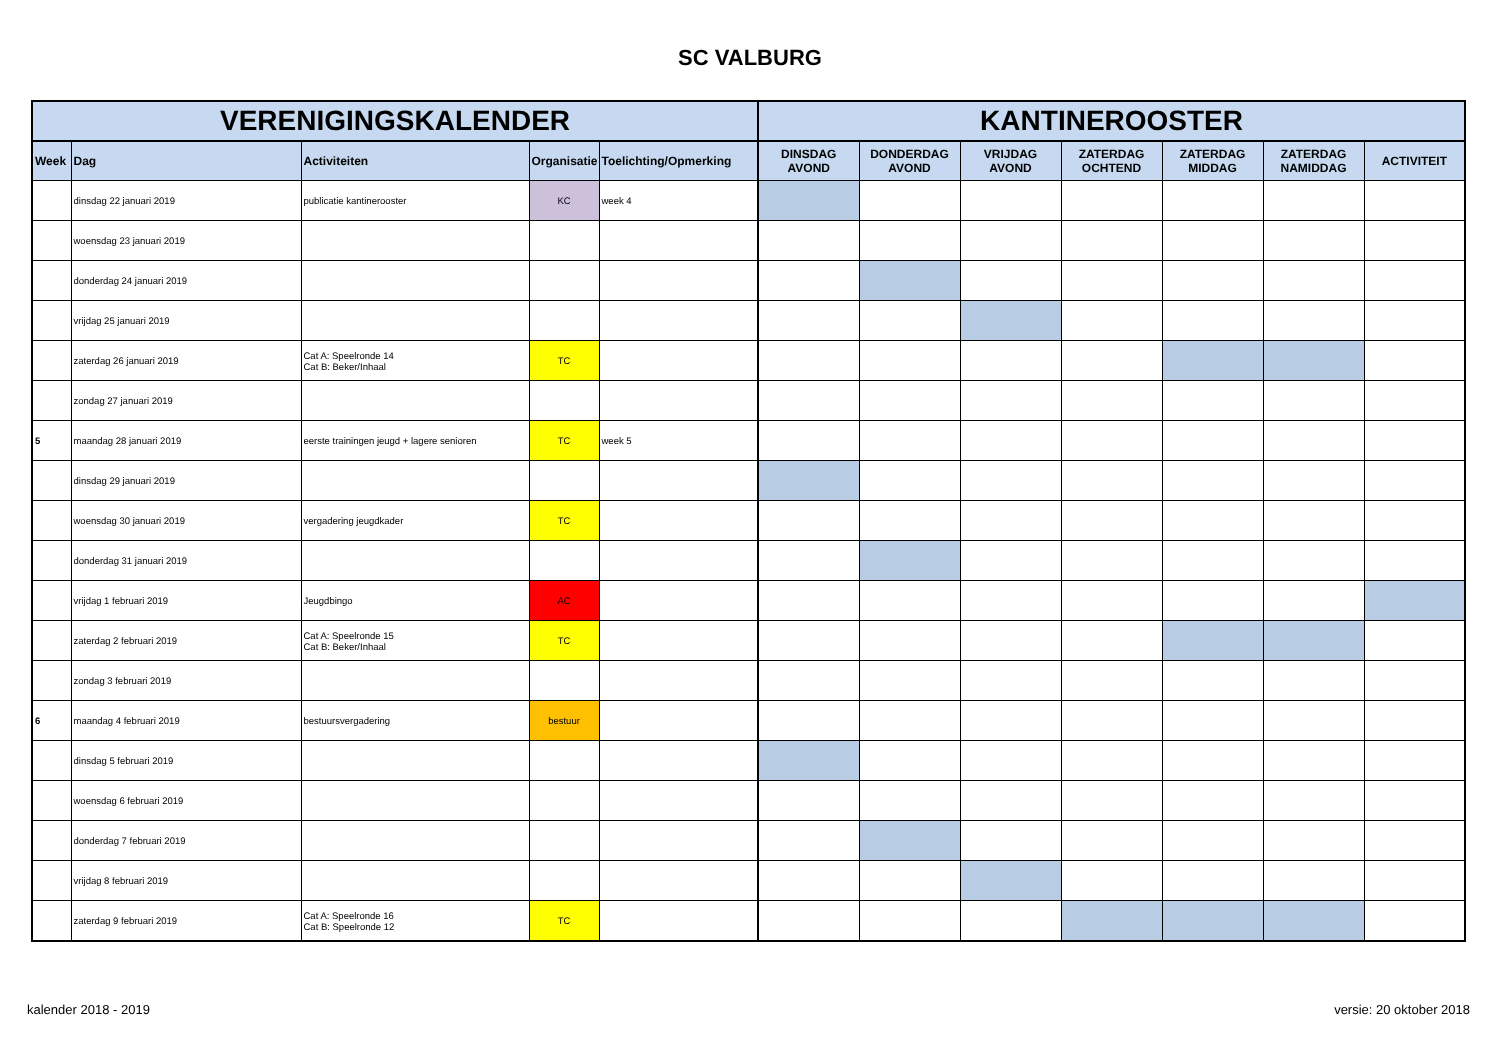SC VALBURG
| VERENIGINGSKALENDER | | | | | KANTINEROOSTER | | | | | | |
| --- | --- | --- | --- | --- | --- | --- | --- | --- | --- | --- | --- |
| Week | Dag | Activiteiten | Organisatie | Toelichting/Opmerking | DINSDAG AVOND | DONDERDAG AVOND | VRIJDAG AVOND | ZATERDAG OCHTEND | ZATERDAG MIDDAG | ZATERDAG NAMIDDAG | ACTIVITEIT |
| | dinsdag 22 januari 2019 | publicatie kantinerooster | KC | week 4 | | | | | | | |
| | woensdag 23 januari 2019 | | | | | | | | | | |
| | donderdag 24 januari 2019 | | | | | | | | | | |
| | vrijdag 25 januari 2019 | | | | | | | | | | |
| | zaterdag 26 januari 2019 | Cat A: Speelronde 14 Cat B: Beker/Inhaal | TC | | | | | | | | |
| | zondag 27 januari 2019 | | | | | | | | | | |
| 5 | maandag 28 januari 2019 | eerste trainingen jeugd + lagere senioren | TC | week 5 | | | | | | | |
| | dinsdag 29 januari 2019 | | | | | | | | | | |
| | woensdag 30 januari 2019 | vergadering jeugdkader | TC | | | | | | | | |
| | donderdag 31 januari 2019 | | | | | | | | | | |
| | vrijdag 1 februari 2019 | Jeugdbingo | AC | | | | | | | | |
| | zaterdag 2 februari 2019 | Cat A: Speelronde 15 Cat B: Beker/Inhaal | TC | | | | | | | | |
| | zondag 3 februari 2019 | | | | | | | | | | |
| 6 | maandag 4 februari 2019 | bestuursvergadering | bestuur | | | | | | | | |
| | dinsdag 5 februari 2019 | | | | | | | | | | |
| | woensdag 6 februari 2019 | | | | | | | | | | |
| | donderdag 7 februari 2019 | | | | | | | | | | |
| | vrijdag 8 februari 2019 | | | | | | | | | | |
| | zaterdag 9 februari 2019 | Cat A: Speelronde 16 Cat B: Speelronde 12 | TC | | | | | | | | |
kalender 2018 - 2019 versie: 20 oktober 2018